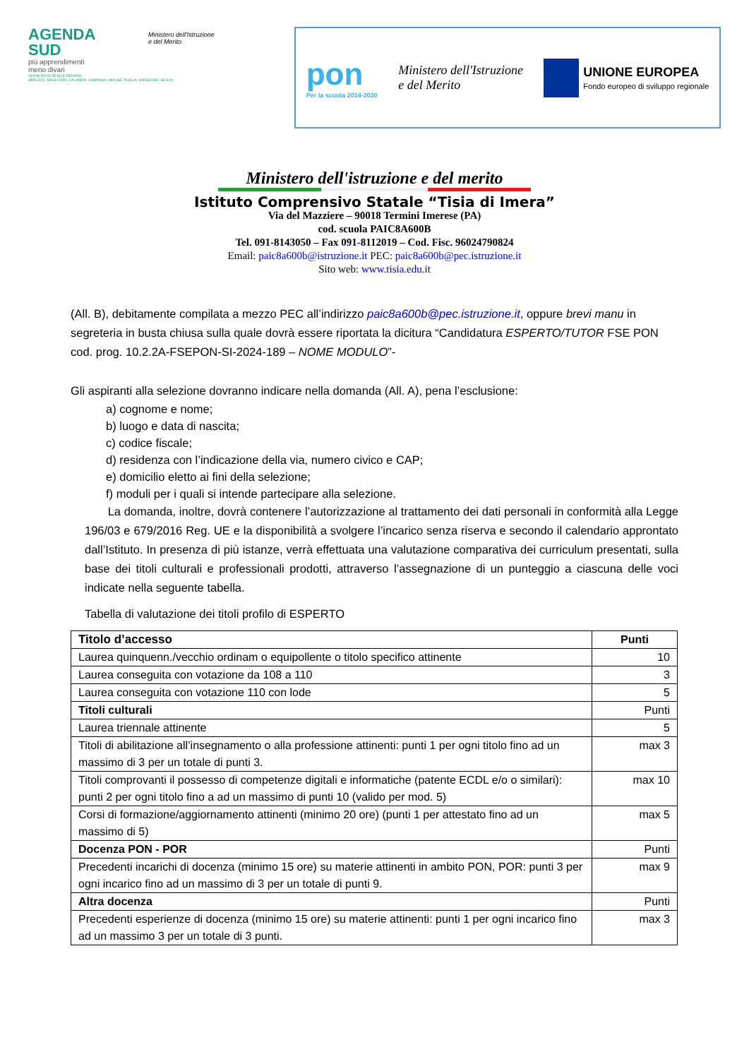AGENDA
SUD
più apprendimenti
meno divari
Ministero dell'Istruzione
e del Merito
AZIONI RIVOLTE ALLE REGIONI:
ABRUZZO, BASILICATA, CALABRIA, CAMPANIA, MOLISE, PUGLIA, SARDEGNA, SICILIA
pon
Per la scuola 2014-2020
Ministero dell'Istruzione
e del Merito
UNIONE EUROPEA
Fondo europeo di sviluppo regionale
Ministero dell'istruzione e del merito
Istituto Comprensivo Statale “Tisia di Imera”
Via del Mazziere – 90018 Termini Imerese (PA)
cod. scuola PAIC8A600B
Tel. 091-8143050 – Fax 091-8112019 – Cod. Fisc. 96024790824
Email: paic8a600b@istruzione.it PEC: paic8a600b@pec.istruzione.it
Sito web: www.tisia.edu.it
(All. B), debitamente compilata a mezzo PEC all’indirizzo paic8a600b@pec.istruzione.it, oppure brevi manu in segreteria in busta chiusa sulla quale dovrà essere riportata la dicitura “Candidatura ESPERTO/TUTOR FSE PON cod. prog. 10.2.2A-FSEPON-SI-2024-189 – NOME MODULO”-
Gli aspiranti alla selezione dovranno indicare nella domanda (All. A), pena l’esclusione:
a) cognome e nome;
b) luogo e data di nascita;
c) codice fiscale;
d) residenza con l’indicazione della via, numero civico e CAP;
e) domicilio eletto ai fini della selezione;
f) moduli per i quali si intende partecipare alla selezione.
La domanda, inoltre, dovrà contenere l’autorizzazione al trattamento dei dati personali in conformità alla Legge 196/03 e 679/2016 Reg. UE e la disponibilità a svolgere l’incarico senza riserva e secondo il calendario approntato dall’Istituto. In presenza di più istanze, verrà effettuata una valutazione comparativa dei curriculum presentati, sulla base dei titoli culturali e professionali prodotti, attraverso l’assegnazione di un punteggio a ciascuna delle voci indicate nella seguente tabella.
Tabella di valutazione dei titoli profilo di ESPERTO
| Titolo d’accesso | Punti |
| --- | --- |
| Laurea quinquenn./vecchio ordinam o equipollente o titolo specifico attinente | 10 |
| Laurea conseguita con votazione da 108 a 110 | 3 |
| Laurea conseguita con votazione 110 con lode | 5 |
| Titoli culturali | Punti |
| Laurea triennale attinente | 5 |
| Titoli di abilitazione all’insegnamento o alla professione attinenti: punti 1 per ogni titolo fino ad un massimo di 3 per un totale di punti 3. | max 3 |
| Titoli comprovanti il possesso di competenze digitali e informatiche (patente ECDL e/o o similari): punti 2 per ogni titolo fino a ad un massimo di punti 10 (valido per mod. 5) | max 10 |
| Corsi di formazione/aggiornamento attinenti (minimo 20 ore) (punti 1 per attestato fino ad un massimo di 5) | max 5 |
| Docenza PON - POR | Punti |
| Precedenti incarichi di docenza (minimo 15 ore) su materie attinenti in ambito PON, POR: punti 3 per ogni incarico fino ad un massimo di 3 per un totale di punti 9. | max 9 |
| Altra docenza | Punti |
| Precedenti esperienze di docenza (minimo 15 ore) su materie attinenti: punti 1 per ogni incarico fino ad un massimo 3 per un totale di 3 punti. | max 3 |